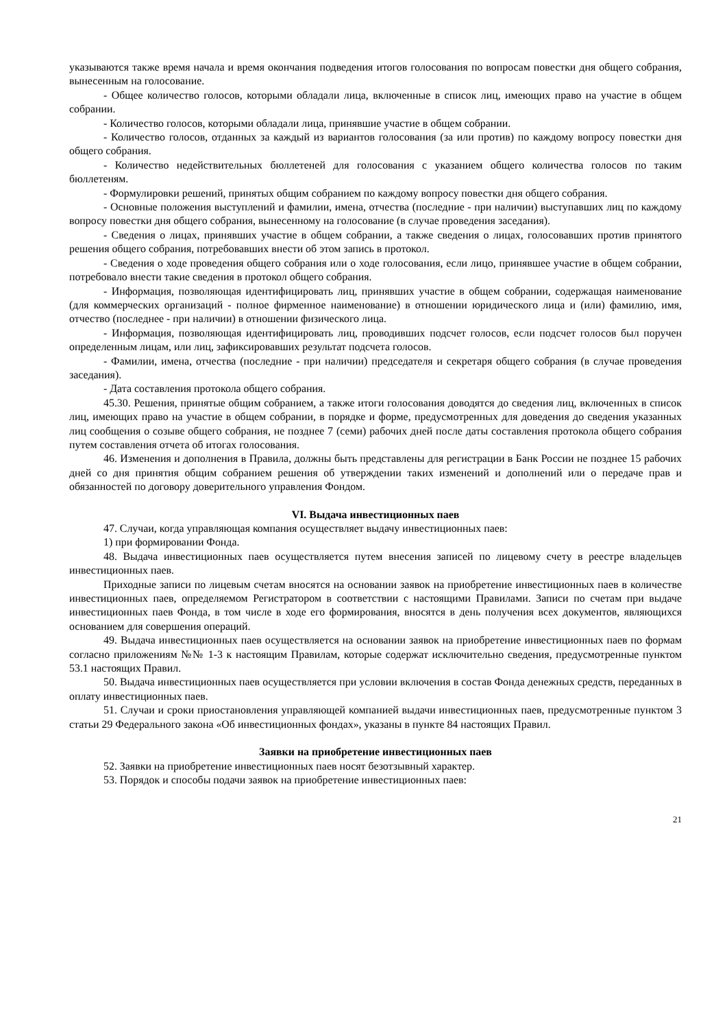указываются также время начала и время окончания подведения итогов голосования по вопросам повестки дня общего собрания, вынесенным на голосование.
- Общее количество голосов, которыми обладали лица, включенные в список лиц, имеющих право на участие в общем собрании.
- Количество голосов, которыми обладали лица, принявшие участие в общем собрании.
- Количество голосов, отданных за каждый из вариантов голосования (за или против) по каждому вопросу повестки дня общего собрания.
- Количество недействительных бюллетеней для голосования с указанием общего количества голосов по таким бюллетеням.
- Формулировки решений, принятых общим собранием по каждому вопросу повестки дня общего собрания.
- Основные положения выступлений и фамилии, имена, отчества (последние - при наличии) выступавших лиц по каждому вопросу повестки дня общего собрания, вынесенному на голосование (в случае проведения заседания).
- Сведения о лицах, принявших участие в общем собрании, а также сведения о лицах, голосовавших против принятого решения общего собрания, потребовавших внести об этом запись в протокол.
- Сведения о ходе проведения общего собрания или о ходе голосования, если лицо, принявшее участие в общем собрании, потребовало внести такие сведения в протокол общего собрания.
- Информация, позволяющая идентифицировать лиц, принявших участие в общем собрании, содержащая наименование (для коммерческих организаций - полное фирменное наименование) в отношении юридического лица и (или) фамилию, имя, отчество (последнее - при наличии) в отношении физического лица.
- Информация, позволяющая идентифицировать лиц, проводивших подсчет голосов, если подсчет голосов был поручен определенным лицам, или лиц, зафиксировавших результат подсчета голосов.
- Фамилии, имена, отчества (последние - при наличии) председателя и секретаря общего собрания (в случае проведения заседания).
- Дата составления протокола общего собрания.
45.30. Решения, принятые общим собранием, а также итоги голосования доводятся до сведения лиц, включенных в список лиц, имеющих право на участие в общем собрании, в порядке и форме, предусмотренных для доведения до сведения указанных лиц сообщения о созыве общего собрания, не позднее 7 (семи) рабочих дней после даты составления протокола общего собрания путем составления отчета об итогах голосования.
46. Изменения и дополнения в Правила, должны быть представлены для регистрации в Банк России не позднее 15 рабочих дней со дня принятия общим собранием решения об утверждении таких изменений и дополнений или о передаче прав и обязанностей по договору доверительного управления Фондом.
VI. Выдача инвестиционных паев
47. Случаи, когда управляющая компания осуществляет выдачу инвестиционных паев:
1) при формировании Фонда.
48. Выдача инвестиционных паев осуществляется путем внесения записей по лицевому счету в реестре владельцев инвестиционных паев.
Приходные записи по лицевым счетам вносятся на основании заявок на приобретение инвестиционных паев в количестве инвестиционных паев, определяемом Регистратором в соответствии с настоящими Правилами. Записи по счетам при выдаче инвестиционных паев Фонда, в том числе в ходе его формирования, вносятся в день получения всех документов, являющихся основанием для совершения операций.
49. Выдача инвестиционных паев осуществляется на основании заявок на приобретение инвестиционных паев по формам согласно приложениям №№ 1-3 к настоящим Правилам, которые содержат исключительно сведения, предусмотренные пунктом 53.1 настоящих Правил.
50. Выдача инвестиционных паев осуществляется при условии включения в состав Фонда денежных средств, переданных в оплату инвестиционных паев.
51. Случаи и сроки приостановления управляющей компанией выдачи инвестиционных паев, предусмотренные пунктом 3 статьи 29 Федерального закона «Об инвестиционных фондах», указаны в пункте 84 настоящих Правил.
Заявки на приобретение инвестиционных паев
52. Заявки на приобретение инвестиционных паев носят безотзывный характер.
53. Порядок и способы подачи заявок на приобретение инвестиционных паев:
21